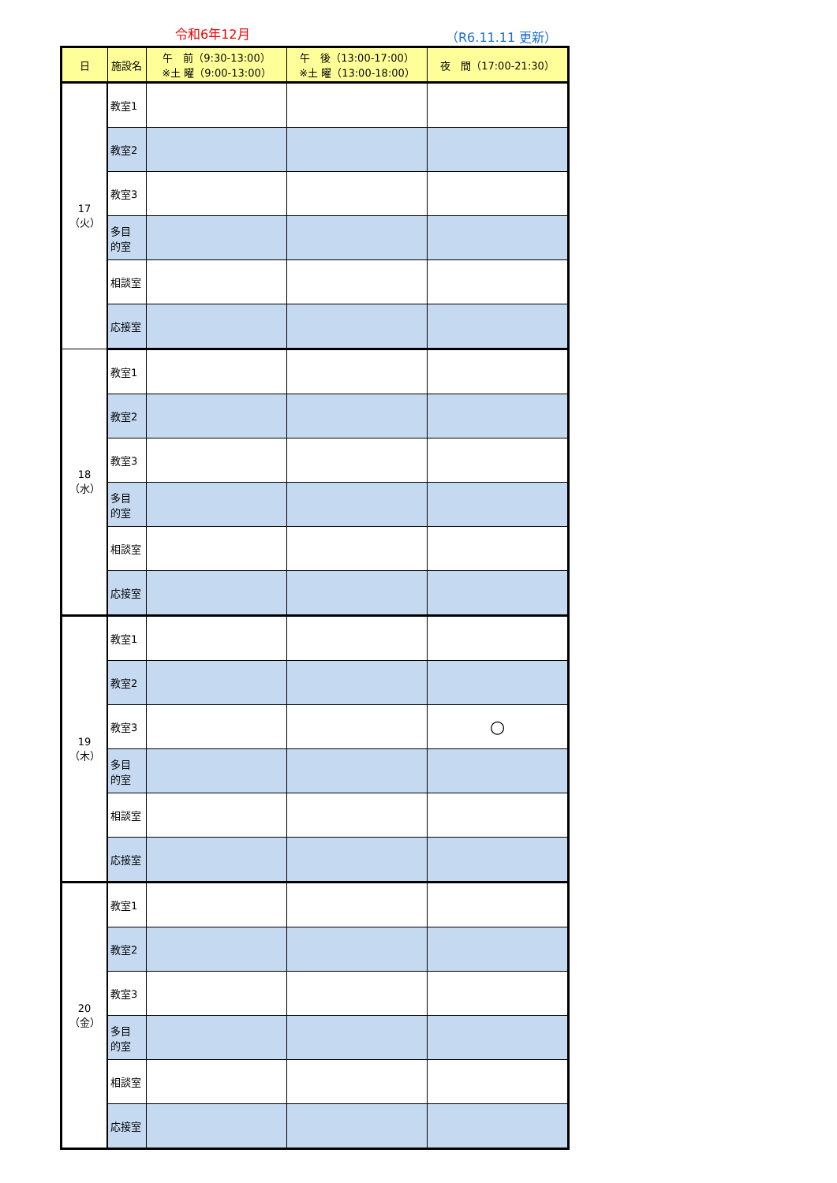令和6年12月 （R6.11.11 更新）
| 日 | 施設名 | 午 前（9:30-13:00） ※土 曜（9:00-13:00） | 午 後（13:00-17:00） ※土 曜（13:00-18:00） | 夜 間（17:00-21:30） |
| --- | --- | --- | --- | --- |
| 17（火） | 教室1 | | | |
| | 教室2 | | | |
| | 教室3 | | | |
| | 多目 的室 | | | |
| | 相談室 | | | |
| | 応接室 | | | |
| 18（水） | 教室1 | | | |
| | 教室2 | | | |
| | 教室3 | | | |
| | 多目 的室 | | | |
| | 相談室 | | | |
| | 応接室 | | | |
| 19（木） | 教室1 | | | |
| | 教室2 | | | |
| | 教室3 | | | ○ |
| | 多目 的室 | | | |
| | 相談室 | | | |
| | 応接室 | | | |
| 20（金） | 教室1 | | | |
| | 教室2 | | | |
| | 教室3 | | | |
| | 多目 的室 | | | |
| | 相談室 | | | |
| | 応接室 | | | |